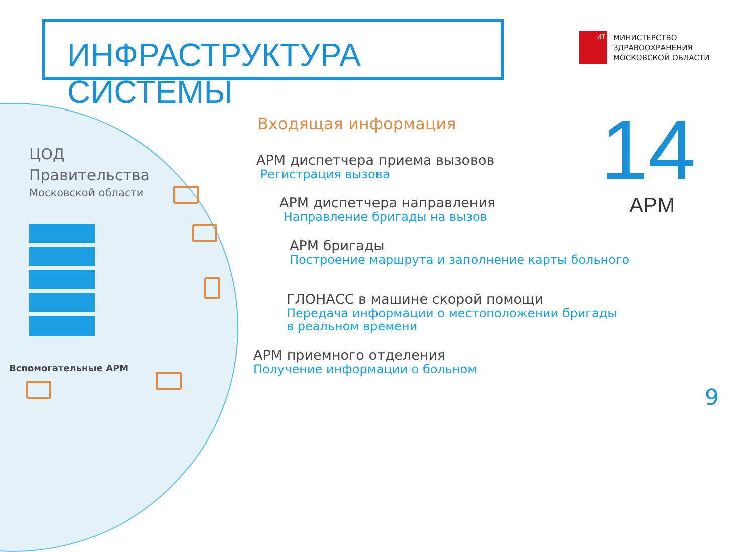ИНФРАСТРУКТУРА СИСТЕМЫ
ИТ
МИНИСТЕРСТВО
ЗДРАВООХРАНЕНИЯ
МОСКОВСКОЙ ОБЛАСТИ
ЦОД
Правительства
Московской области
Вспомогательные АРМ
Входящая информация
АРМ диспетчера приема вызовов
Регистрация вызова
АРМ диспетчера направления
Направление бригады на вызов
АРМ бригады
Построение маршрута и заполнение карты больного
ГЛОНАСС в машине скорой помощи
Передача информации о местоположении бригады
в реальном времени
АРМ приемного отделения
Получение информации о больном
14
АРМ
9